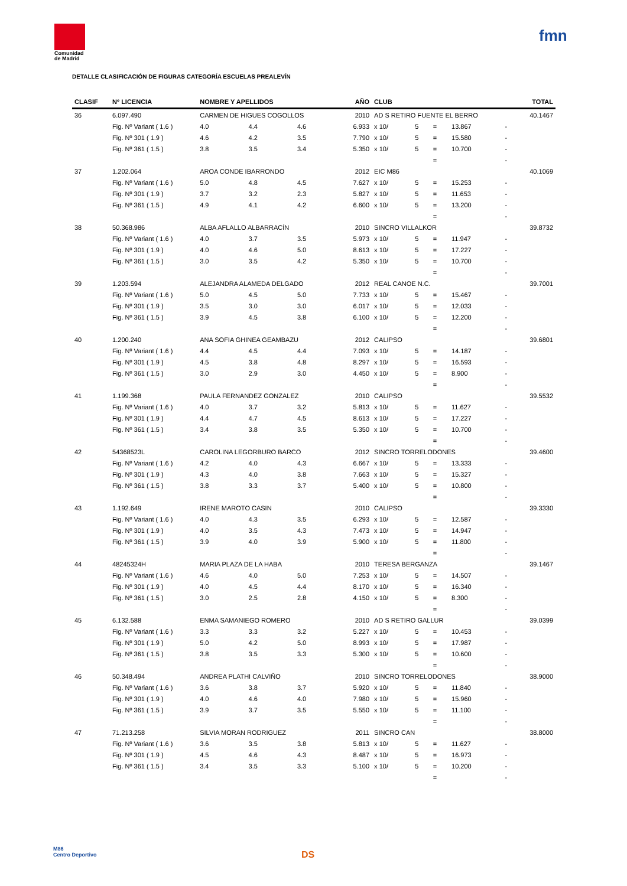Comunidad
de Madrid
fmn
DETALLE CLASIFICACIÓN DE FIGURAS CATEGORÍA ESCUELAS PREALEVÍN
| CLASIF | Nº LICENCIA | NOMBRE Y APELLIDOS | | | AÑO | CLUB | | | | | TOTAL |
| --- | --- | --- | --- | --- | --- | --- | --- | --- | --- | --- | --- |
| 36 | 6.097.490 | CARMEN DE HIGUES COGOLLOS | | | 2010 | AD S RETIRO FUENTE EL BERRO | | | | | 40.1467 |
| | Fig. Nº Variant ( 1.6 ) | 4.0 | 4.4 | 4.6 | 6.933 | x 10/ | 5 | = | 13.867 | - | |
| | Fig. Nº 301 ( 1.9 ) | 4.6 | 4.2 | 3.5 | 7.790 | x 10/ | 5 | = | 15.580 | - | |
| | Fig. Nº 361 ( 1.5 ) | 3.8 | 3.5 | 3.4 | 5.350 | x 10/ | 5 | = | 10.700 | - | |
| | | | | | | | | = | | - | |
| 37 | 1.202.064 | AROA CONDE IBARRONDO | | | 2012 | EIC M86 | | | | | 40.1069 |
| | Fig. Nº Variant ( 1.6 ) | 5.0 | 4.8 | 4.5 | 7.627 | x 10/ | 5 | = | 15.253 | - | |
| | Fig. Nº 301 ( 1.9 ) | 3.7 | 3.2 | 2.3 | 5.827 | x 10/ | 5 | = | 11.653 | - | |
| | Fig. Nº 361 ( 1.5 ) | 4.9 | 4.1 | 4.2 | 6.600 | x 10/ | 5 | = | 13.200 | - | |
| | | | | | | | | = | | - | |
| 38 | 50.368.986 | ALBA AFLALLO ALBARRACÍN | | | 2010 | SINCRO VILLALKOR | | | | | 39.8732 |
| | Fig. Nº Variant ( 1.6 ) | 4.0 | 3.7 | 3.5 | 5.973 | x 10/ | 5 | = | 11.947 | - | |
| | Fig. Nº 301 ( 1.9 ) | 4.0 | 4.6 | 5.0 | 8.613 | x 10/ | 5 | = | 17.227 | - | |
| | Fig. Nº 361 ( 1.5 ) | 3.0 | 3.5 | 4.2 | 5.350 | x 10/ | 5 | = | 10.700 | - | |
| | | | | | | | | = | | - | |
| 39 | 1.203.594 | ALEJANDRA ALAMEDA DELGADO | | | 2012 | REAL CANOE N.C. | | | | | 39.7001 |
| | Fig. Nº Variant ( 1.6 ) | 5.0 | 4.5 | 5.0 | 7.733 | x 10/ | 5 | = | 15.467 | - | |
| | Fig. Nº 301 ( 1.9 ) | 3.5 | 3.0 | 3.0 | 6.017 | x 10/ | 5 | = | 12.033 | - | |
| | Fig. Nº 361 ( 1.5 ) | 3.9 | 4.5 | 3.8 | 6.100 | x 10/ | 5 | = | 12.200 | - | |
| | | | | | | | | = | | - | |
| 40 | 1.200.240 | ANA SOFIA GHINEA GEAMBAZU | | | 2012 | CALIPSO | | | | | 39.6801 |
| | Fig. Nº Variant ( 1.6 ) | 4.4 | 4.5 | 4.4 | 7.093 | x 10/ | 5 | = | 14.187 | - | |
| | Fig. Nº 301 ( 1.9 ) | 4.5 | 3.8 | 4.8 | 8.297 | x 10/ | 5 | = | 16.593 | - | |
| | Fig. Nº 361 ( 1.5 ) | 3.0 | 2.9 | 3.0 | 4.450 | x 10/ | 5 | = | 8.900 | - | |
| | | | | | | | | = | | - | |
| 41 | 1.199.368 | PAULA FERNANDEZ GONZALEZ | | | 2010 | CALIPSO | | | | | 39.5532 |
| | Fig. Nº Variant ( 1.6 ) | 4.0 | 3.7 | 3.2 | 5.813 | x 10/ | 5 | = | 11.627 | - | |
| | Fig. Nº 301 ( 1.9 ) | 4.4 | 4.7 | 4.5 | 8.613 | x 10/ | 5 | = | 17.227 | - | |
| | Fig. Nº 361 ( 1.5 ) | 3.4 | 3.8 | 3.5 | 5.350 | x 10/ | 5 | = | 10.700 | - | |
| | | | | | | | | = | | - | |
| 42 | 54368523L | CAROLINA LEGORBURO BARCO | | | 2012 | SINCRO TORRELODONES | | | | | 39.4600 |
| | Fig. Nº Variant ( 1.6 ) | 4.2 | 4.0 | 4.3 | 6.667 | x 10/ | 5 | = | 13.333 | - | |
| | Fig. Nº 301 ( 1.9 ) | 4.3 | 4.0 | 3.8 | 7.663 | x 10/ | 5 | = | 15.327 | - | |
| | Fig. Nº 361 ( 1.5 ) | 3.8 | 3.3 | 3.7 | 5.400 | x 10/ | 5 | = | 10.800 | - | |
| | | | | | | | | = | | - | |
| 43 | 1.192.649 | IRENE MAROTO CASIN | | | 2010 | CALIPSO | | | | | 39.3330 |
| | Fig. Nº Variant ( 1.6 ) | 4.0 | 4.3 | 3.5 | 6.293 | x 10/ | 5 | = | 12.587 | - | |
| | Fig. Nº 301 ( 1.9 ) | 4.0 | 3.5 | 4.3 | 7.473 | x 10/ | 5 | = | 14.947 | - | |
| | Fig. Nº 361 ( 1.5 ) | 3.9 | 4.0 | 3.9 | 5.900 | x 10/ | 5 | = | 11.800 | - | |
| | | | | | | | | = | | - | |
| 44 | 48245324H | MARIA PLAZA DE LA HABA | | | 2010 | TERESA BERGANZA | | | | | 39.1467 |
| | Fig. Nº Variant ( 1.6 ) | 4.6 | 4.0 | 5.0 | 7.253 | x 10/ | 5 | = | 14.507 | - | |
| | Fig. Nº 301 ( 1.9 ) | 4.0 | 4.5 | 4.4 | 8.170 | x 10/ | 5 | = | 16.340 | - | |
| | Fig. Nº 361 ( 1.5 ) | 3.0 | 2.5 | 2.8 | 4.150 | x 10/ | 5 | = | 8.300 | - | |
| | | | | | | | | = | | - | |
| 45 | 6.132.588 | ENMA SAMANIEGO ROMERO | | | 2010 | AD S RETIRO GALLUR | | | | | 39.0399 |
| | Fig. Nº Variant ( 1.6 ) | 3.3 | 3.3 | 3.2 | 5.227 | x 10/ | 5 | = | 10.453 | - | |
| | Fig. Nº 301 ( 1.9 ) | 5.0 | 4.2 | 5.0 | 8.993 | x 10/ | 5 | = | 17.987 | - | |
| | Fig. Nº 361 ( 1.5 ) | 3.8 | 3.5 | 3.3 | 5.300 | x 10/ | 5 | = | 10.600 | - | |
| | | | | | | | | = | | - | |
| 46 | 50.348.494 | ANDREA PLATHI CALVIÑO | | | 2010 | SINCRO TORRELODONES | | | | | 38.9000 |
| | Fig. Nº Variant ( 1.6 ) | 3.6 | 3.8 | 3.7 | 5.920 | x 10/ | 5 | = | 11.840 | - | |
| | Fig. Nº 301 ( 1.9 ) | 4.0 | 4.6 | 4.0 | 7.980 | x 10/ | 5 | = | 15.960 | - | |
| | Fig. Nº 361 ( 1.5 ) | 3.9 | 3.7 | 3.5 | 5.550 | x 10/ | 5 | = | 11.100 | - | |
| | | | | | | | | = | | - | |
| 47 | 71.213.258 | SILVIA MORAN RODRIGUEZ | | | 2011 | SINCRO CAN | | | | | 38.8000 |
| | Fig. Nº Variant ( 1.6 ) | 3.6 | 3.5 | 3.8 | 5.813 | x 10/ | 5 | = | 11.627 | - | |
| | Fig. Nº 301 ( 1.9 ) | 4.5 | 4.6 | 4.3 | 8.487 | x 10/ | 5 | = | 16.973 | - | |
| | Fig. Nº 361 ( 1.5 ) | 3.4 | 3.5 | 3.3 | 5.100 | x 10/ | 5 | = | 10.200 | - | |
| | | | | | | | | = | | - | |
M86
Centro Deportivo
DS